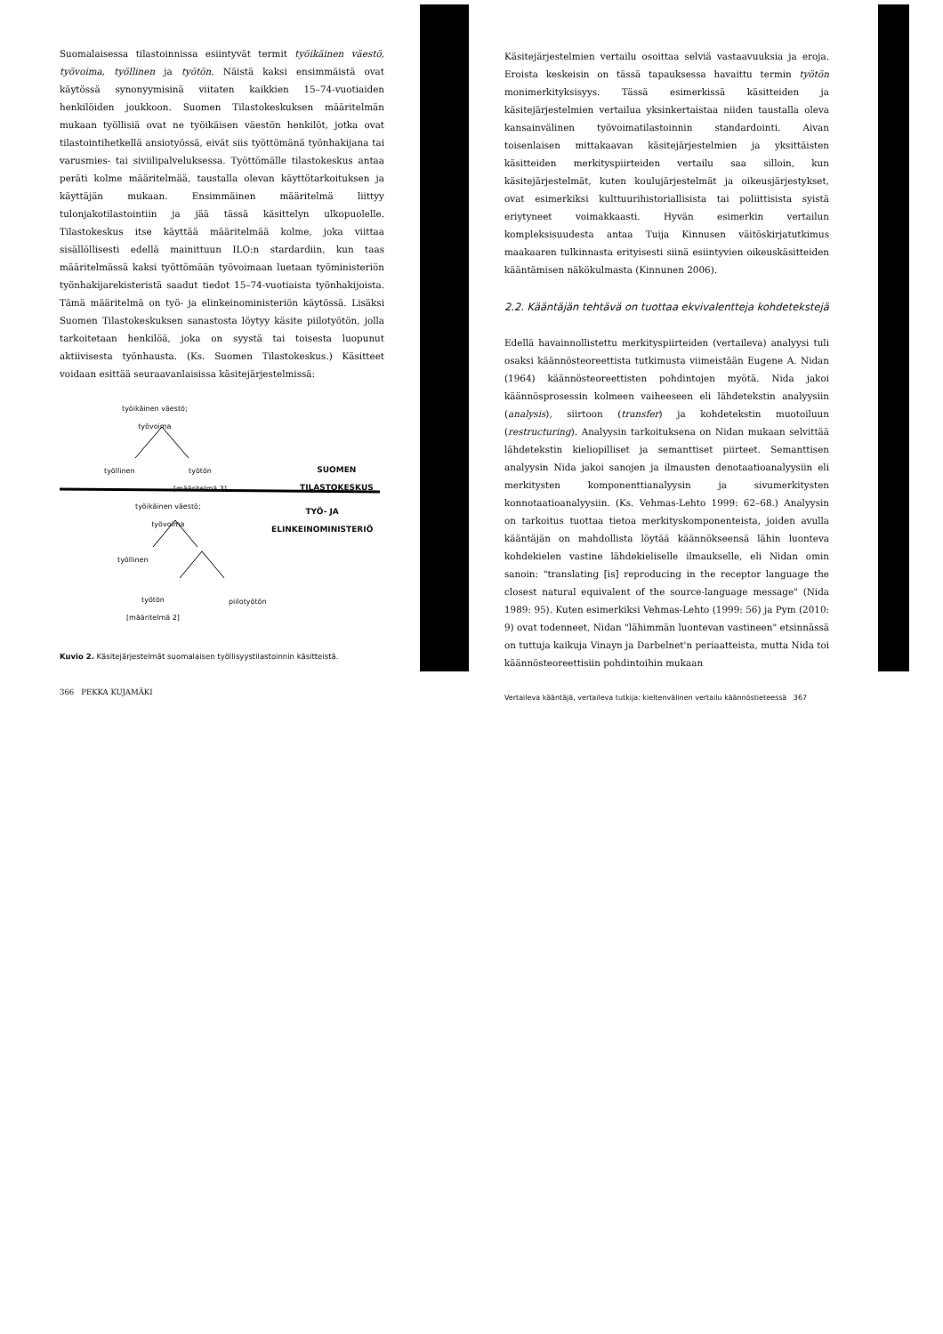Suomalaisessa tilastoinnissa esiintyvät termit työikäinen väestö, työvoima, työllinen ja työtön. Näistä kaksi ensimmäistä ovat käytössä synonyymisinä viitaten kaikkien 15–74-vuotiaiden henkilöiden joukkoon. Suomen Tilastokeskuksen määritelmän mukaan työllisiä ovat ne työikäisen väestön henkilöt, jotka ovat tilastointihetkellä ansiotyössä, eivät siis työttömänä työnhakijana tai varusmies- tai siviilipalveluksessa. Työttömälle tilastokeskus antaa peräti kolme määritelmää, taustalla olevan käyttötarkoituksen ja käyttäjän mukaan. Ensimmäinen määritelmä liittyy tulonjakotilastointiin ja jää tässä käsittelyn ulkopuolelle. Tilastokeskus itse käyttää määritelmää kolme, joka viittaa sisällöllisesti edellä mainittuun ILO:n stardardiin, kun taas määritelmässä kaksi työttömään työvoimaan luetaan työministeriön työnhakijarekisteristä saadut tiedot 15–74-vuotiaista työnhakijoista. Tämä määritelmä on työ- ja elinkeinoministeriön käytössä. Lisäksi Suomen Tilastokeskuksen sanastosta löytyy käsite piilotyötön, jolla tarkoitetaan henkilöä, joka on syystä tai toisesta luopunut aktiivisesta työnhausta. (Ks. Suomen Tilastokeskus.) Käsitteet voidaan esittää seuraavanlaisissa käsitejärjestelmissä:
työikäinen väestö;
työvoima
työllinen
työtön
[määritelmä 3]
SUOMEN
TILASTOKESKUS
työikäinen väestö;
työvoima
TYÖ- JA
ELINKEINOMINISTERIÖ
työllinen
työtön
[määritelmä 2]
piilotyötön
Kuvio 2. Käsitejärjestelmät suomalaisen työllisyystilastoinnin käsitteistä.
366 PEKKA KUJAMÄKI
Käsitejärjestelmien vertailu osoittaa selviä vastaavuuksia ja eroja. Eroista keskeisin on tässä tapauksessa havaittu termin työtön monimerkityksisyys. Tässä esimerkissä käsitteiden ja käsitejärjestelmien vertailua yksinkertaistaa niiden taustalla oleva kansainvälinen työvoimatilastoinnin standardointi. Aivan toisenlaisen mittakaavan käsitejärjestelmien ja yksittäisten käsitteiden merkityspiirteiden vertailu saa silloin, kun käsitejärjestelmät, kuten koulujärjestelmät ja oikeusjärjestykset, ovat esimerkiksi kulttuurihistoriallisista tai poliittisista syistä eriytyneet voimakkaasti. Hyvän esimerkin vertailun kompleksisuudesta antaa Tuija Kinnusen väitöskirjatutkimus maakaaren tulkinnasta erityisesti siinä esiintyvien oikeuskäsitteiden kääntämisen näkökulmasta (Kinnunen 2006).
2.2. Kääntäjän tehtävä on tuottaa ekvivalentteja kohdetekstejä
Edellä havainnollistettu merkityspiirteiden (vertaileva) analyysi tuli osaksi käännösteoreettista tutkimusta viimeistään Eugene A. Nidan (1964) käännösteoreettisten pohdintojen myötä. Nida jakoi käännösprosessin kolmeen vaiheeseen eli lähdetekstin analyysiin (analysis), siirtoon (transfer) ja kohdetekstin muotoiluun (restructuring). Analyysin tarkoituksena on Nidan mukaan selvittää lähdetekstin kieliopilliset ja semanttiset piirteet. Semanttisen analyysin Nida jakoi sanojen ja ilmausten denotaatioanalyysiin eli merkitysten komponenttianalyysin ja sivumerkitysten konnotaatioanalyysiin. (Ks. Vehmas-Lehto 1999: 62–68.) Analyysin on tarkoitus tuottaa tietoa merkityskomponenteista, joiden avulla kääntäjän on mahdollista löytää käännökseensä lähin luonteva kohdekielen vastine lähdekieliselle ilmaukselle, eli Nidan omin sanoin: "translating [is] reproducing in the receptor language the closest natural equivalent of the source-language message" (Nida 1989: 95). Kuten esimerkiksi Vehmas-Lehto (1999: 56) ja Pym (2010: 9) ovat todenneet, Nidan "lähimmän luontevan vastineen" etsinnässä on tuttuja kaikuja Vinayn ja Darbelnet'n periaatteista, mutta Nida toi käännösteoreettisiin pohdintoihin mukaan
Vertaileva kääntäjä, vertaileva tutkija: kieltenvälinen vertailu käännöstieteessä 367